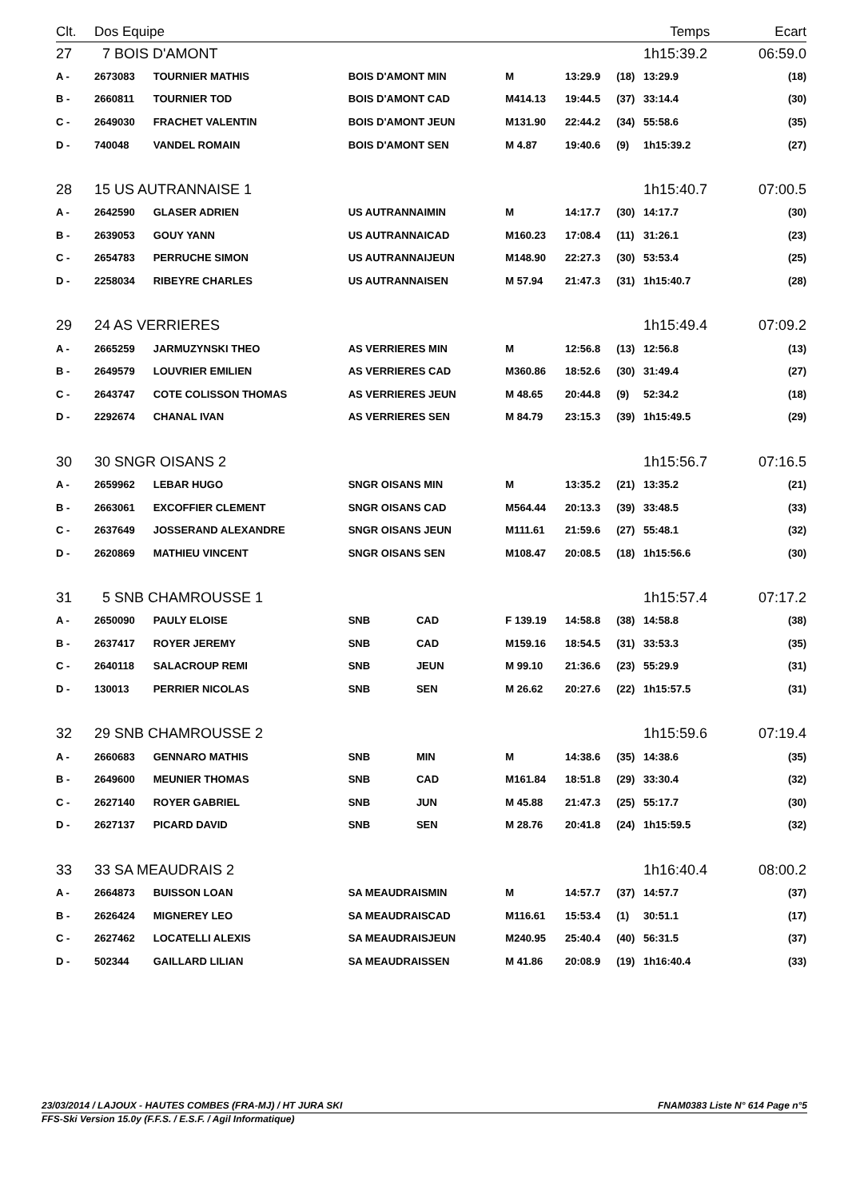| Clt. | Dos Equipe | | | | | | Temps | | Ecart |
| --- | --- | --- | --- | --- | --- | --- | --- | --- | --- |
| 27 | 7 BOIS D'AMONT | | | | | | 1h15:39.2 | | 06:59.0 |
| A - | 2673083 | TOURNIER MATHIS | BOIS D'AMONT MIN | M | 13:29.9 | (18) | 13:29.9 | | (18) |
| B - | 2660811 | TOURNIER TOD | BOIS D'AMONT CAD | M414.13 | 19:44.5 | (37) | 33:14.4 | | (30) |
| C - | 2649030 | FRACHET VALENTIN | BOIS D'AMONT JEUN | M131.90 | 22:44.2 | (34) | 55:58.6 | | (35) |
| D - | 740048 | VANDEL ROMAIN | BOIS D'AMONT SEN | M 4.87 | 19:40.6 | (9) | 1h15:39.2 | | (27) |
| 28 | 15 US AUTRANNAISE 1 | | | | | | 1h15:40.7 | | 07:00.5 |
| A - | 2642590 | GLASER ADRIEN | US AUTRANNAIMIN | M | 14:17.7 | (30) | 14:17.7 | | (30) |
| B - | 2639053 | GOUY YANN | US AUTRANNAICAD | M160.23 | 17:08.4 | (11) | 31:26.1 | | (23) |
| C - | 2654783 | PERRUCHE SIMON | US AUTRANNAIJEUN | M148.90 | 22:27.3 | (30) | 53:53.4 | | (25) |
| D - | 2258034 | RIBEYRE CHARLES | US AUTRANNAISEN | M 57.94 | 21:47.3 | (31) | 1h15:40.7 | | (28) |
| 29 | 24 AS VERRIERES | | | | | | 1h15:49.4 | | 07:09.2 |
| A - | 2665259 | JARMUZYNSKI THEO | AS VERRIERES MIN | M | 12:56.8 | (13) | 12:56.8 | | (13) |
| B - | 2649579 | LOUVRIER EMILIEN | AS VERRIERES CAD | M360.86 | 18:52.6 | (30) | 31:49.4 | | (27) |
| C - | 2643747 | COTE COLISSON THOMAS | AS VERRIERES JEUN | M 48.65 | 20:44.8 | (9) | 52:34.2 | | (18) |
| D - | 2292674 | CHANAL IVAN | AS VERRIERES SEN | M 84.79 | 23:15.3 | (39) | 1h15:49.5 | | (29) |
| 30 | 30 SNGR OISANS 2 | | | | | | 1h15:56.7 | | 07:16.5 |
| A - | 2659962 | LEBAR HUGO | SNGR OISANS MIN | M | 13:35.2 | (21) | 13:35.2 | | (21) |
| B - | 2663061 | EXCOFFIER CLEMENT | SNGR OISANS CAD | M564.44 | 20:13.3 | (39) | 33:48.5 | | (33) |
| C - | 2637649 | JOSSERAND ALEXANDRE | SNGR OISANS JEUN | M111.61 | 21:59.6 | (27) | 55:48.1 | | (32) |
| D - | 2620869 | MATHIEU VINCENT | SNGR OISANS SEN | M108.47 | 20:08.5 | (18) | 1h15:56.6 | | (30) |
| 31 | 5 SNB CHAMROUSSE 1 | | | | | | 1h15:57.4 | | 07:17.2 |
| A - | 2650090 | PAULY ELOISE | SNB CAD | F 139.19 | 14:58.8 | (38) | 14:58.8 | | (38) |
| B - | 2637417 | ROYER JEREMY | SNB CAD | M159.16 | 18:54.5 | (31) | 33:53.3 | | (35) |
| C - | 2640118 | SALACROUP REMI | SNB JEUN | M 99.10 | 21:36.6 | (23) | 55:29.9 | | (31) |
| D - | 130013 | PERRIER NICOLAS | SNB SEN | M 26.62 | 20:27.6 | (22) | 1h15:57.5 | | (31) |
| 32 | 29 SNB CHAMROUSSE 2 | | | | | | 1h15:59.6 | | 07:19.4 |
| A - | 2660683 | GENNARO MATHIS | SNB MIN | M | 14:38.6 | (35) | 14:38.6 | | (35) |
| B - | 2649600 | MEUNIER THOMAS | SNB CAD | M161.84 | 18:51.8 | (29) | 33:30.4 | | (32) |
| C - | 2627140 | ROYER GABRIEL | SNB JUN | M 45.88 | 21:47.3 | (25) | 55:17.7 | | (30) |
| D - | 2627137 | PICARD DAVID | SNB SEN | M 28.76 | 20:41.8 | (24) | 1h15:59.5 | | (32) |
| 33 | 33 SA MEAUDRAIS 2 | | | | | | 1h16:40.4 | | 08:00.2 |
| A - | 2664873 | BUISSON LOAN | SA MEAUDRAISMIN | M | 14:57.7 | (37) | 14:57.7 | | (37) |
| B - | 2626424 | MIGNEREY LEO | SA MEAUDRAISCAD | M116.61 | 15:53.4 | (1) | 30:51.1 | | (17) |
| C - | 2627462 | LOCATELLI ALEXIS | SA MEAUDRAISJEUN | M240.95 | 25:40.4 | (40) | 56:31.5 | | (37) |
| D - | 502344 | GAILLARD LILIAN | SA MEAUDRAISSEN | M 41.86 | 20:08.9 | (19) | 1h16:40.4 | | (33) |
23/03/2014 / LAJOUX - HAUTES COMBES (FRA-MJ) / HT JURA SKI FNAM0383 Liste N° 614 Page n°5
FFS-Ski Version 15.0y (F.F.S. / E.S.F. / Agil Informatique)